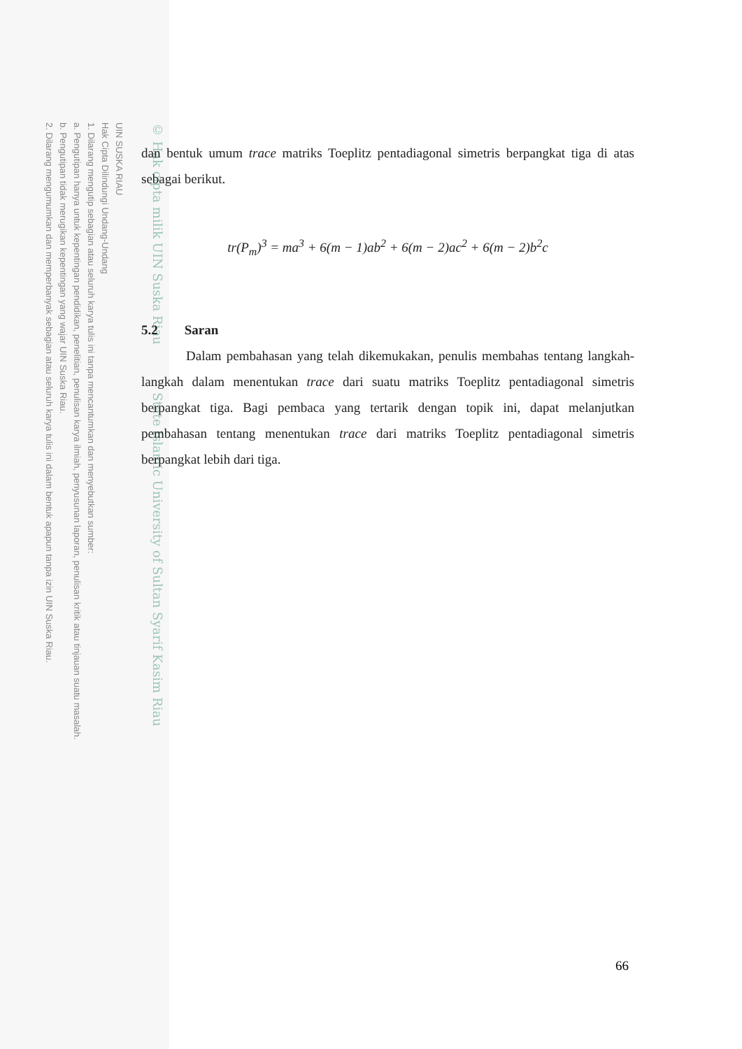UIN SUSKA RIAU
Hak Cipta Dilindungi Undang-Undang
1. Dilarang mengutip sebagian atau seluruh karya tulis ini tanpa mencantumkan dan menyebutkan sumber:
a. Pengutipan hanya untuk kepentingan pendidikan, penelitian, penulisan karya ilmiah, penyusunan laporan, penulisan kritik atau tinjauan suatu masalah.
b. Pengutipan tidak merugikan kepentingan yang wajar UIN Suska Riau.
2. Dilarang mengumumkan dan memperbanyak sebagian atau seluruh karya tulis ini dalam bentuk apapun tanpa izin UIN Suska Riau.
© Hak cipta milik UIN Suska Riau State Islamic University of Sultan Syarif Kasim Riau
dan bentuk umum trace matriks Toeplitz pentadiagonal simetris berpangkat tiga di atas sebagai berikut.
tr(P<sub>m</sub>)<sup>3</sup> = ma<sup>3</sup> + 6(m − 1)ab<sup>2</sup> + 6(m − 2)ac<sup>2</sup> + 6(m − 2)b<sup>2</sup>c
5.2 Saran
Dalam pembahasan yang telah dikemukakan, penulis membahas tentang langkah-langkah dalam menentukan trace dari suatu matriks Toeplitz pentadiagonal simetris berpangkat tiga. Bagi pembaca yang tertarik dengan topik ini, dapat melanjutkan pembahasan tentang menentukan trace dari matriks Toeplitz pentadiagonal simetris berpangkat lebih dari tiga.
66